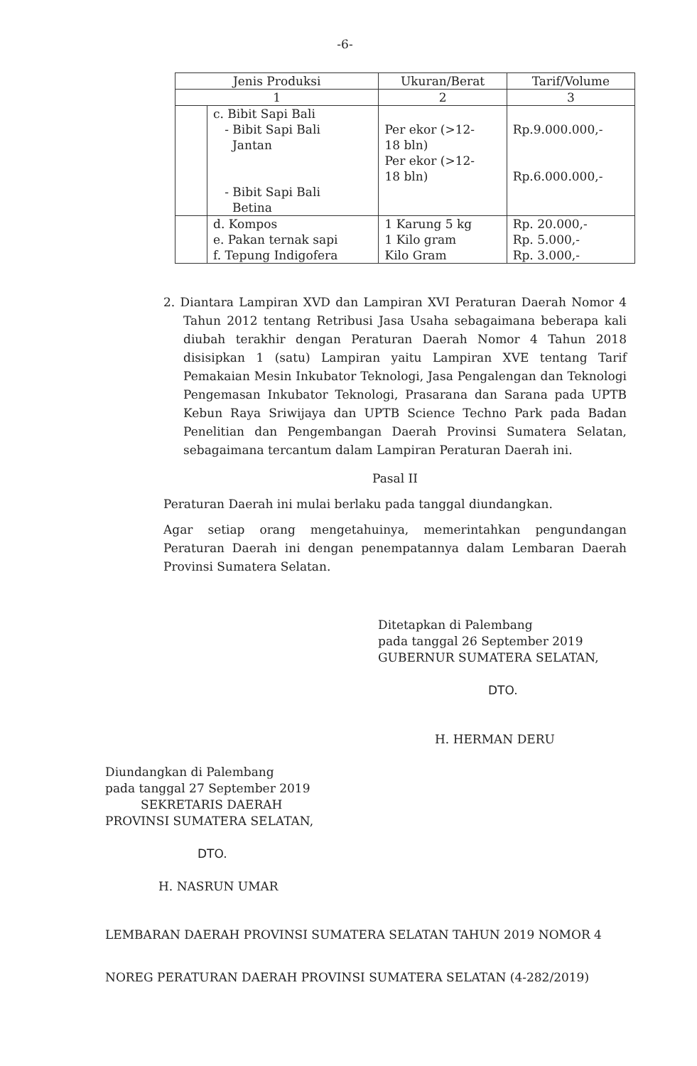-6-
| Jenis Produksi | | Ukuran/Berat | Tarif/Volume |
| --- | --- | --- | --- |
| 1 | | 2 | 3 |
| | c. Bibit Sapi Bali - Bibit Sapi Bali Jantan - Bibit Sapi Bali Betina | Per ekor (>12- 18 bln) Per ekor (>12- 18 bln) | Rp.9.000.000,- Rp.6.000.000,- |
| | d. Kompos e. Pakan ternak sapi f. Tepung Indigofera | 1 Karung 5 kg 1 Kilo gram Kilo Gram | Rp. 20.000,- Rp. 5.000,- Rp. 3.000,- |
2. Diantara Lampiran XVD dan Lampiran XVI Peraturan Daerah Nomor 4 Tahun 2012 tentang Retribusi Jasa Usaha sebagaimana beberapa kali diubah terakhir dengan Peraturan Daerah Nomor 4 Tahun 2018 disisipkan 1 (satu) Lampiran yaitu Lampiran XVE tentang Tarif Pemakaian Mesin Inkubator Teknologi, Jasa Pengalengan dan Teknologi Pengemasan Inkubator Teknologi, Prasarana dan Sarana pada UPTB Kebun Raya Sriwijaya dan UPTB Science Techno Park pada Badan Penelitian dan Pengembangan Daerah Provinsi Sumatera Selatan, sebagaimana tercantum dalam Lampiran Peraturan Daerah ini.
Pasal II
Peraturan Daerah ini mulai berlaku pada tanggal diundangkan.
Agar setiap orang mengetahuinya, memerintahkan pengundangan Peraturan Daerah ini dengan penempatannya dalam Lembaran Daerah Provinsi Sumatera Selatan.
Ditetapkan di Palembang
pada tanggal 26 September 2019
GUBERNUR SUMATERA SELATAN,
DTO.
H. HERMAN DERU
Diundangkan di Palembang
pada tanggal 27 September 2019
SEKRETARIS DAERAH
PROVINSI SUMATERA SELATAN,
DTO.
H. NASRUN UMAR
LEMBARAN DAERAH PROVINSI SUMATERA SELATAN TAHUN 2019 NOMOR 4
NOREG PERATURAN DAERAH PROVINSI SUMATERA SELATAN (4-282/2019)